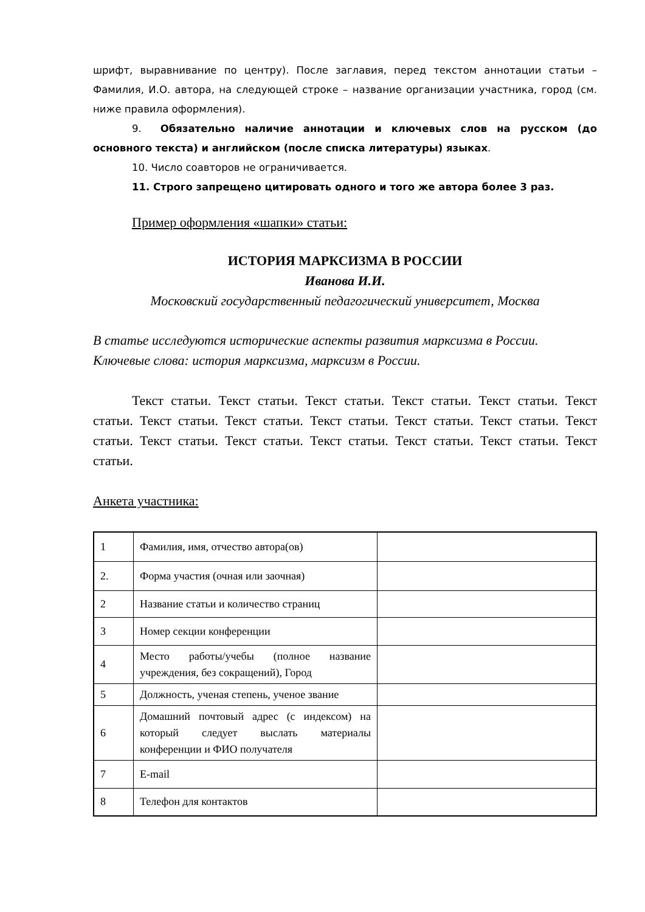шрифт, выравнивание по центру). После заглавия, перед текстом аннотации статьи – Фамилия, И.О. автора, на следующей строке – название организации участника, город (см. ниже правила оформления).
9. Обязательно наличие аннотации и ключевых слов на русском (до основного текста) и английском (после списка литературы) языках.
10. Число соавторов не ограничивается.
11. Строго запрещено цитировать одного и того же автора более 3 раз.
Пример оформления «шапки» статьи:
ИСТОРИЯ МАРКСИЗМА В РОССИИ
Иванова И.И.
Московский государственный педагогический университет, Москва
В статье исследуются исторические аспекты развития марксизма в России.
Ключевые слова: история марксизма, марксизм в России.
Текст статьи. Текст статьи. Текст статьи. Текст статьи. Текст статьи. Текст статьи. Текст статьи. Текст статьи. Текст статьи. Текст статьи. Текст статьи. Текст статьи. Текст статьи. Текст статьи. Текст статьи. Текст статьи. Текст статьи. Текст статьи.
Анкета участника:
| 1 | Фамилия, имя, отчество автора(ов) | |
| 2. | Форма участия (очная или заочная) | |
| 2 | Название статьи и количество страниц | |
| 3 | Номер секции конференции | |
| 4 | Место работы/учебы (полное название учреждения, без сокращений), Город | |
| 5 | Должность, ученая степень, ученое звание | |
| 6 | Домашний почтовый адрес (с индексом) на который следует выслать материалы конференции и ФИО получателя | |
| 7 | E-mail | |
| 8 | Телефон для контактов | |